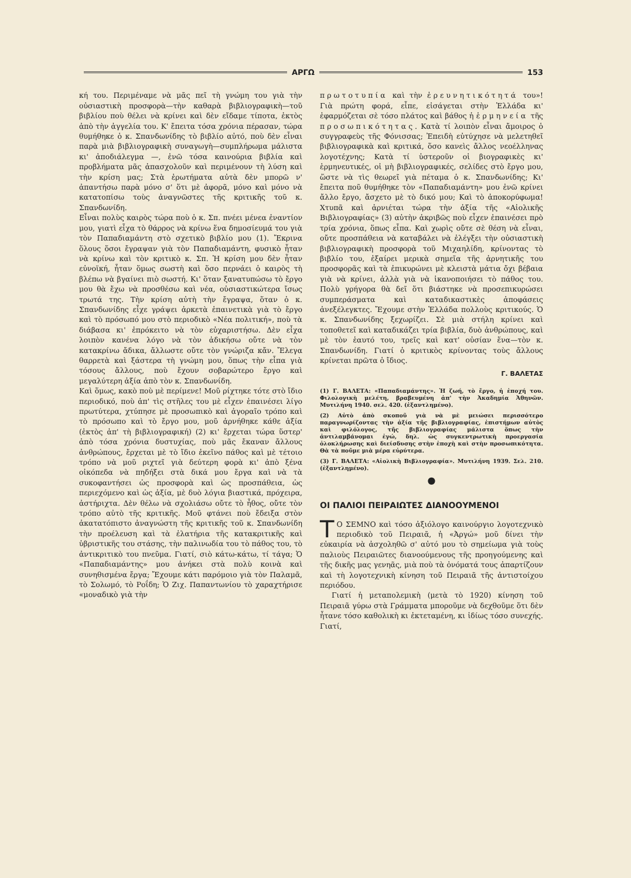ΑΡΓΩ 153
κή του. Περιμέναμε νὰ μᾶς πεῖ τὴ γνώμη του γιὰ τὴν οὐσιαστικὴ προσφορὰ—τὴν καθαρὰ βιβλιογραφικὴ—τοῦ βιβλίου ποὺ θέλει νὰ κρίνει καὶ δὲν εἴδαμε τίποτα, ἐκτὸς ἀπὸ τὴν ἀγγελία του. Κ' ἔπειτα τόσα χρόνια πέρασαν, τώρα θυμήθηκε ὁ κ. Σπανδωνίδης τὸ βιβλίο αὐτό, ποὺ δὲν εἶναι παρὰ μιὰ βιβλιογραφικὴ συναγωγὴ—συμπλήρωμα μάλιστα κι' ἀποδιάλεγμα —, ἐνῶ τόσα καινούρια βιβλία καὶ προβλήματα μᾶς ἀπασχολοῦν καὶ περιμένουν τὴ λύση καὶ τὴν κρίση μας; Στὰ ἐρωτήματα αὐτὰ δὲν μπορῶ ν' ἀπαντήσω παρὰ μόνο σ' ὅτι μὲ ἀφορᾶ, μόνο καὶ μόνο νὰ κατατοπίσω τοὺς ἀναγνῶστες τῆς κριτικῆς τοῦ κ. Σπανδωνίδη.
Εἶναι πολὺς καιρὸς τώρα ποὺ ὁ κ. Σπ. πνέει μένεα ἐναντίον μου, γιατὶ εἶχα τὸ θάρρος νὰ κρίνω ἕνα δημοσίευμά του γιὰ τὸν Παπαδιαμάντη στὸ σχετικὸ βιβλίο μου (1). Ἔκρινα ὅλους ὅσοι ἔγραψαν γιὰ τὸν Παπαδιαμάντη, φυσικὸ ἦταν νὰ κρίνω καὶ τὸν κριτικὸ κ. Σπ. Ἡ κρίση μου δὲν ἦταν εὐνοϊκή, ἦταν ὅμως σωστὴ καὶ ὅσο περνάει ὁ καιρὸς τὴ βλέπω νὰ βγαίνει πιὸ σωστή. Κι' ὅταν ξανατυπώσω τὸ ἔργο μου θὰ ἔχω νὰ προσθέσω καὶ νέα, οὐσιαστικώτερα ἴσως τρωτά της. Τὴν κρίση αὐτὴ τὴν ἔγραψα, ὅταν ὁ κ. Σπανδωνίδης εἶχε γράψει ἀρκετὰ ἐπαινετικὰ γιὰ τὸ ἔργο καὶ τὸ πρόσωπό μου στὸ περιοδικὸ «Νέα πολιτική», ποὺ τὰ διάβασα κι' ἐπρόκειτο νὰ τὸν εὐχαριστήσω. Δὲν εἶχα λοιπὸν κανένα λόγο νὰ τὸν ἀδικήσω οὔτε νὰ τὸν κατακρίνω ἄδικα, ἄλλωστε οὔτε τὸν γνώριζα κἄν. Ἔλεγα θαρρετὰ καὶ ξάστερα τὴ γνώμη μου, ὅπως τὴν εἶπα γιὰ τόσους ἄλλους, ποὺ ἔχουν σοβαρώτερο ἔργο καὶ μεγαλύτερη ἀξία ἀπὸ τὸν κ. Σπανδωνίδη.
Καὶ ὅμως, κακὸ ποὺ μὲ περίμενε! Μοῦ ρίχτηκε τότε στὸ ἴδιο περιοδικό, ποὺ ἀπ' τὶς στῆλες του μὲ εἶχεν ἐπαινέσει λίγο πρωτύτερα, χτύπησε μὲ προσωπικὸ καὶ ἀγοραῖο τρόπο καὶ τὸ πρόσωπο καὶ τὸ ἔργο μου, μοῦ ἀρνήθηκε κάθε ἀξία (ἐκτὸς ἀπ' τὴ βιβλιογραφική) (2) κι' ἔρχεται τώρα ὕστερ' ἀπὸ τόσα χρόνια δυστυχίας, ποὺ μᾶς ἔκαναν ἄλλους ἀνθρώπους, ἔρχεται μὲ τὸ ἴδιο ἐκεῖνο πάθος καὶ μὲ τέτοιο τρόπο νὰ μοῦ ριχτεῖ γιὰ δεύτερη φορὰ κι' ἀπὸ ξένα οἰκόπεδα νὰ πηδήξει στὰ δικά μου ἔργα καὶ νὰ τὰ συκοφαντήσει ὡς προσφορὰ καὶ ὡς προσπάθεια, ὡς περιεχόμενο καὶ ὡς ἀξία, μὲ δυὸ λόγια βιαστικά, πρόχειρα, ἀστήριχτα. Δὲν θέλω νὰ σχολιάσω οὔτε τὸ ἦθος, οὔτε τὸν τρόπο αὐτὸ τῆς κριτικῆς. Μοῦ φτάνει ποὺ ἔδειξα στὸν ἀκατατόπιστο ἀναγνώστη τῆς κριτικῆς τοῦ κ. Σπανδωνίδη τὴν προέλευση καὶ τὰ ἐλατήρια τῆς κατακριτικῆς καὶ ὑβριστικῆς του στάσης, τὴν παλινωδία του τὸ πάθος του, τὸ ἀντικριτικὸ του πνεῦμα. Γιατί, σιὸ κάτω-κάτω, τί τάγα; Ὁ «Παπαδιαμάντης» μου ἀνήκει στὰ πολὺ κοινὰ καὶ συνηθισμένα ἔργα; Ἔχουμε κάτι παρόμοιο γιὰ τὸν Παλαμᾶ, τὸ Σολωμό, τὸ Ροΐδη; Ὁ Ζιχ. Παπαντωνίου τὸ χαραχτήρισε «μοναδικὸ γιὰ τὴν
πρωτοτυπία καὶ τὴν ἐρευνητικότητά του»! Γιὰ πρώτη φορά, εἶπε, εἰσάγεται στὴν Ἑλλάδα κι' ἐφαρμόζεται σὲ τόσο πλάτος καὶ βάθος ἡ ἑρμηνεία τῆς προσωπικότητας. Κατὰ τί λοιπὸν εἶναι ἄμοιρος ὁ συγγραφεὺς τῆς Φόνισσας; Ἐπειδὴ εὐτύχησε νὰ μελετηθεῖ βιβλιογραφικὰ καὶ κριτικά, ὅσο κανεὶς ἄλλος νεοέλληνας λογοτέχνης; Κατὰ τί ὑστεροῦν οἱ βιογραφικὲς κι' ἑρμηνευτικές, οἱ μὴ βιβλιογραφικές, σελίδες στὸ ἔργο μου, ὥστε νὰ τὶς θεωρεῖ γιὰ πέταμα ὁ κ. Σπανδωνίδης; Κι' ἔπειτα ποῦ θυμήθηκε τὸν «Παπαδιαμάντη» μου ἐνῶ κρίνει ἄλλο ἔργο, ἄσχετο μὲ τὸ δικό μου; Καὶ τὸ ἀποκορύφωμα! Χτυπᾶ καὶ ἀρνιέται τώρα τὴν ἀξία τῆς «Αἰολικῆς Βιβλιογραφίας» (3) αὐτὴν ἀκριβῶς ποὺ εἶχεν ἐπαινέσει πρὸ τρία χρόνια, ὅπως εἶπα. Καὶ χωρὶς οὔτε σὲ θέση νὰ εἶναι, οὔτε προσπάθεια νὰ καταβάλει νὰ ἐλέγξει τὴν οὐσιαστικὴ βιβλιογραφικὴ προσφορὰ τοῦ Μιχαηλίδη, κρίνοντας τὸ βιβλίο του, ἐξαίρει μερικὰ σημεῖα τῆς ἀρνητικῆς του προσφορᾶς καὶ τὰ ἐπικυρώνει μὲ κλειστὰ μάτια ὄχι βέβαια γιὰ νὰ κρίνει, ἀλλὰ γιὰ νὰ ἱκανοποιήσει τὸ πάθος του. Πολὺ γρήγορα θὰ δεῖ ὅτι βιάστηκε νὰ προσεπικυρώσει συμπεράσματα καὶ καταδικαστικὲς ἀποφάσεις ἀνεξέλεγκτες. Ἔχουμε στὴν Ἑλλάδα πολλοὺς κριτικούς. Ὁ κ. Σπανδωνίδης ξεχωρίζει. Σὲ μιὰ στήλη κρίνει καὶ τοποθετεῖ καὶ καταδικάζει τρία βιβλία, δυὸ ἀνθρώπους, καὶ μὲ τὸν ἑαυτό του, τρεῖς καὶ κατ' οὐσίαν ἕνα—τὸν κ. Σπανδωνίδη. Γιατί ὁ κριτικὸς κρίνοντας τοὺς ἄλλους κρίνεται πρῶτα ὁ ἴδιος.
Γ. ΒΑΛΕΤΑΣ
(1) Γ. ΒΑΛΕΤΑ: «Παπαδιαμάντης». Ἡ ζωή, τὸ ἔργο, ἡ ἐποχή του. Φιλολογικὴ μελέτη, βραβευμένη ἀπ' τὴν Ἀκαδημία Ἀθηνῶν. Μυτιλήνη 1940. σελ. 420. (ἐξαντλημένο).
(2) Αὐτὸ ἀπὸ σκοποῦ γιὰ νὰ μὲ μειώσει περισσότερο παραγνωρίζοντας τὴν ἀξία τῆς βιβλιογραφίας, ἐπιστήμων αὐτὸς καὶ φιλόλογος, τῆς βιβλιογραφίας μάλιστα ὅπως τὴν ἀντιλαμβάνομαι ἐγώ, δηλ. ὡς συγκεντρωτικὴ προεργασία ὁλοκλήρωσης καὶ διείσδυσης στὴν ἐποχὴ καὶ στὴν προσωπικότητα. Θὰ τὰ ποῦμε μιὰ μέρα εὐρύτερα.
(3) Γ. ΒΑΛΕΤΑ: «Αἰολικὴ Βιβλιογραφία». Μυτιλήνη 1939. Σελ. 210. (ἐξαντλημένο).
●
ΟΙ ΠΑΛΙΟΙ ΠΕΙΡΑΙΩΤΕΣ ΔΙΑΝΟΟΥΜΕΝΟΙ
ΤΟ ΣΕΜΝΟ καὶ τόσο ἀξιόλογο καινούργιο λογοτεχνικὸ περιοδικὸ τοῦ Πειραιᾶ, ἡ «Ἀργώ» μοῦ δίνει τὴν εὐκαιρία νὰ ἀσχοληθῶ σ' αὐτό μου τὸ σημείωμα γιὰ τοὺς παλιοὺς Πειραιῶτες διανοούμενους τῆς προηγούμενης καὶ τῆς δικῆς μας γενηᾶς, μιὰ ποὺ τὰ ὀνόματά τους ἀπαρτίζουν καὶ τὴ λογοτεχνικὴ κίνηση τοῦ Πειραιᾶ τῆς ἀντιστοίχου περιόδου.
Γιατί ἡ μεταπολεμικὴ (μετὰ τὸ 1920) κίνηση τοῦ Πειραιᾶ γύρω στὰ Γράμματα μποροῦμε νὰ δεχθοῦμε ὅτι δὲν ἦτανε τόσο καθολικὴ κι ἐκτεταμένη, κι ἰδίως τόσο συνεχής. Γιατί,